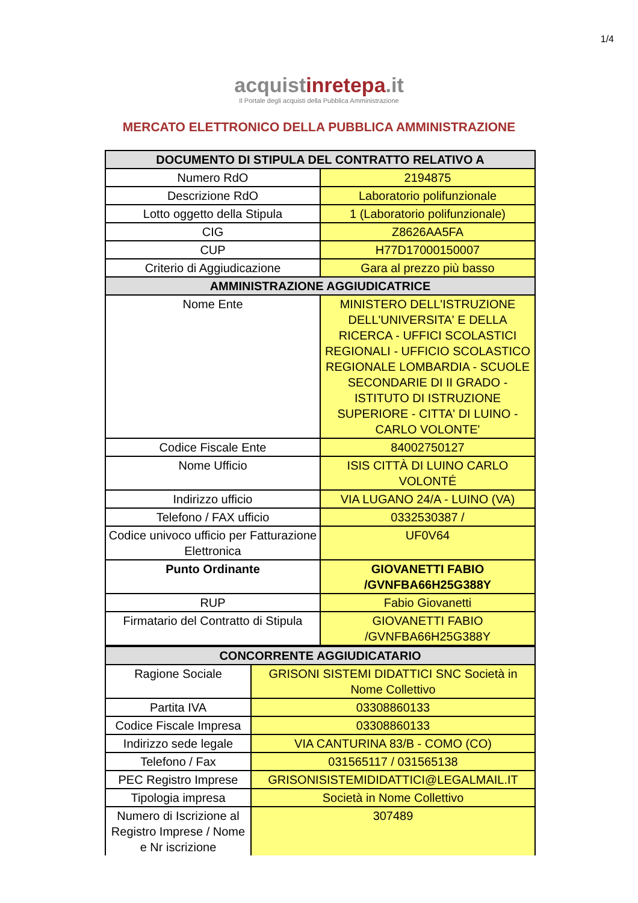1/4
acquistinrete pa.it
Il Portale degli acquisti della Pubblica Amministrazione
MERCATO ELETTRONICO DELLA PUBBLICA AMMINISTRAZIONE
| DOCUMENTO DI STIPULA DEL CONTRATTO RELATIVO A | |
| --- | --- |
| Numero RdO | 2194875 |
| Descrizione RdO | Laboratorio polifunzionale |
| Lotto oggetto della Stipula | 1 (Laboratorio polifunzionale) |
| CIG | Z8626AA5FA |
| CUP | H77D17000150007 |
| Criterio di Aggiudicazione | Gara al prezzo più basso |
| AMMINISTRAZIONE AGGIUDICATRICE | |
| Nome Ente | MINISTERO DELL'ISTRUZIONE DELL'UNIVERSITA' E DELLA RICERCA - UFFICI SCOLASTICI REGIONALI - UFFICIO SCOLASTICO REGIONALE LOMBARDIA - SCUOLE SECONDARIE DI II GRADO - ISTITUTO DI ISTRUZIONE SUPERIORE - CITTA' DI LUINO - CARLO VOLONTE' |
| Codice Fiscale Ente | 84002750127 |
| Nome Ufficio | ISIS CITTÀ DI LUINO CARLO VOLONTÉ |
| Indirizzo ufficio | VIA LUGANO 24/A - LUINO (VA) |
| Telefono / FAX ufficio | 0332530387 / |
| Codice univoco ufficio per Fatturazione Elettronica | UF0V64 |
| Punto Ordinante | GIOVANETTI FABIO /GVNFBA66H25G388Y |
| RUP | Fabio Giovanetti |
| Firmatario del Contratto di Stipula | GIOVANETTI FABIO /GVNFBA66H25G388Y |
| CONCORRENTE AGGIUDICATARIO | |
| --- | --- |
| Ragione Sociale | GRISONI SISTEMI DIDATTICI SNC Società in Nome Collettivo |
| Partita IVA | 03308860133 |
| Codice Fiscale Impresa | 03308860133 |
| Indirizzo sede legale | VIA CANTURINA 83/B - COMO (CO) |
| Telefono / Fax | 031565117 / 031565138 |
| PEC Registro Imprese | GRISONISISTEMIDIDATTICI@LEGALMAIL.IT |
| Tipologia impresa | Società in Nome Collettivo |
| Numero di Iscrizione al Registro Imprese / Nome e Nr iscrizione | 307489 |